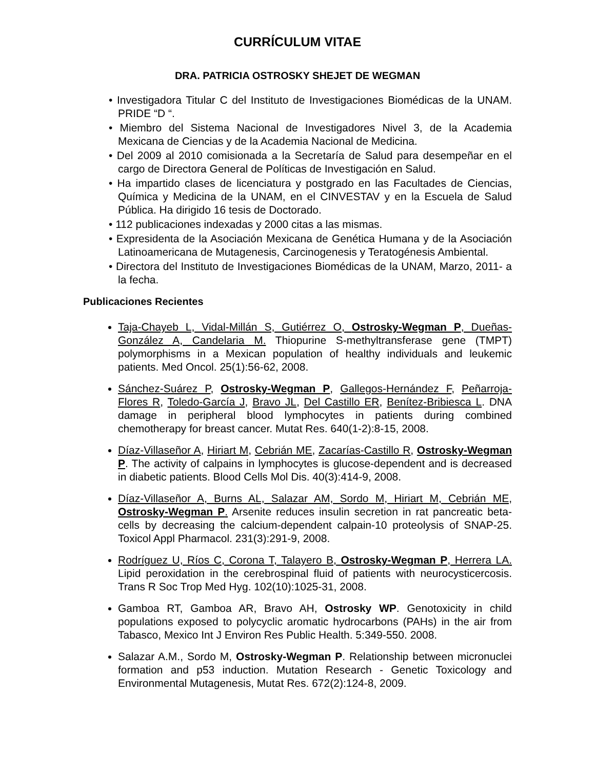CURRÍCULUM VITAE
DRA. PATRICIA OSTROSKY SHEJET DE WEGMAN
• Investigadora Titular C del Instituto de Investigaciones Biomédicas de la UNAM. PRIDE “D “.
• Miembro del Sistema Nacional de Investigadores Nivel 3, de la Academia Mexicana de Ciencias y de la Academia Nacional de Medicina.
• Del 2009 al 2010 comisionada a la Secretaría de Salud para desempeñar en el cargo de Directora General de Políticas de Investigación en Salud.
• Ha impartido clases de licenciatura y postgrado en las Facultades de Ciencias, Química y Medicina de la UNAM, en el CINVESTAV y en la Escuela de Salud Pública. Ha dirigido 16 tesis de Doctorado.
• 112 publicaciones indexadas y 2000 citas a las mismas.
• Expresidenta de la Asociación Mexicana de Genética Humana y de la Asociación Latinoamericana de Mutagenesis, Carcinogenesis y Teratogénesis Ambiental.
• Directora del Instituto de Investigaciones Biomédicas de la UNAM, Marzo, 2011- a la fecha.
Publicaciones Recientes
Taja-Chayeb L, Vidal-Millán S, Gutiérrez O, Ostrosky-Wegman P, Dueñas-González A, Candelaria M. Thiopurine S-methyltransferase gene (TMPT) polymorphisms in a Mexican population of healthy individuals and leukemic patients. Med Oncol. 25(1):56-62, 2008.
Sánchez-Suárez P, Ostrosky-Wegman P, Gallegos-Hernández F, Peñarroja-Flores R, Toledo-García J, Bravo JL, Del Castillo ER, Benítez-Bribiesca L. DNA damage in peripheral blood lymphocytes in patients during combined chemotherapy for breast cancer. Mutat Res. 640(1-2):8-15, 2008.
Díaz-Villaseñor A, Hiriart M, Cebrián ME, Zacarías-Castillo R, Ostrosky-Wegman P. The activity of calpains in lymphocytes is glucose-dependent and is decreased in diabetic patients. Blood Cells Mol Dis. 40(3):414-9, 2008.
Díaz-Villaseñor A, Burns AL, Salazar AM, Sordo M, Hiriart M, Cebrián ME, Ostrosky-Wegman P. Arsenite reduces insulin secretion in rat pancreatic beta-cells by decreasing the calcium-dependent calpain-10 proteolysis of SNAP-25. Toxicol Appl Pharmacol. 231(3):291-9, 2008.
Rodríguez U, Ríos C, Corona T, Talayero B, Ostrosky-Wegman P, Herrera LA. Lipid peroxidation in the cerebrospinal fluid of patients with neurocysticercosis. Trans R Soc Trop Med Hyg. 102(10):1025-31, 2008.
Gamboa RT, Gamboa AR, Bravo AH, Ostrosky WP. Genotoxicity in child populations exposed to polycyclic aromatic hydrocarbons (PAHs) in the air from Tabasco, Mexico Int J Environ Res Public Health. 5:349-550. 2008.
Salazar A.M., Sordo M, Ostrosky-Wegman P. Relationship between micronuclei formation and p53 induction. Mutation Research - Genetic Toxicology and Environmental Mutagenesis, Mutat Res. 672(2):124-8, 2009.